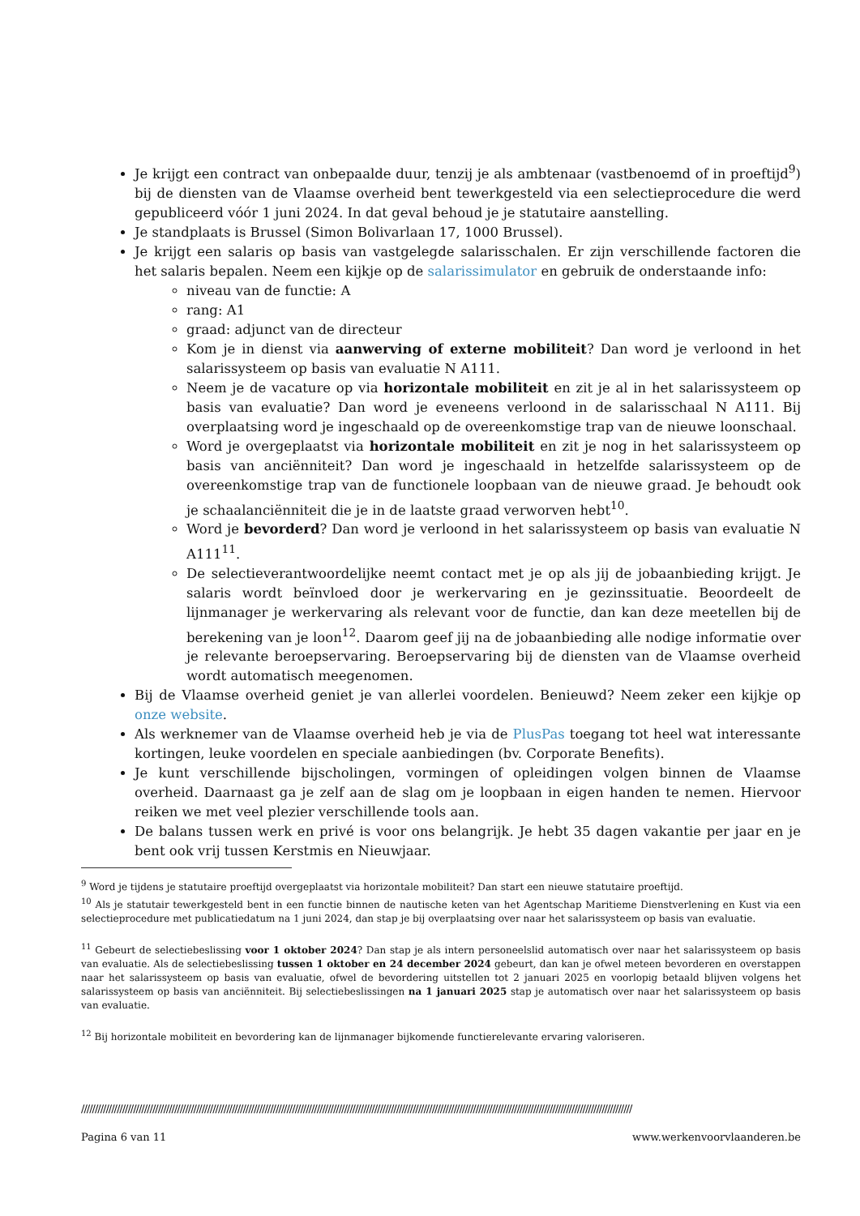Je krijgt een contract van onbepaalde duur, tenzij je als ambtenaar (vastbenoemd of in proeftijd<sup>9</sup>) bij de diensten van de Vlaamse overheid bent tewerkgesteld via een selectieprocedure die werd gepubliceerd vóór 1 juni 2024. In dat geval behoud je je statutaire aanstelling.
Je standplaats is Brussel (Simon Bolivarlaan 17, 1000 Brussel).
Je krijgt een salaris op basis van vastgelegde salarisschalen. Er zijn verschillende factoren die het salaris bepalen. Neem een kijkje op de salarissimulator en gebruik de onderstaande info:
niveau van de functie: A
rang: A1
graad: adjunct van de directeur
Kom je in dienst via aanwerving of externe mobiliteit? Dan word je verloond in het salarissysteem op basis van evaluatie N A111.
Neem je de vacature op via horizontale mobiliteit en zit je al in het salarissysteem op basis van evaluatie? Dan word je eveneens verloond in de salarisschaal N A111. Bij overplaatsing word je ingeschaald op de overeenkomstige trap van de nieuwe loonschaal.
Word je overgeplaatst via horizontale mobiliteit en zit je nog in het salarissysteem op basis van anciënniteit? Dan word je ingeschaald in hetzelfde salarissysteem op de overeenkomstige trap van de functionele loopbaan van de nieuwe graad. Je behoudt ook je schaalanciënniteit die je in de laatste graad verworven hebt<sup>10</sup>.
Word je bevorderd? Dan word je verloond in het salarissysteem op basis van evaluatie N A111<sup>11</sup>.
De selectieverantwoordelijke neemt contact met je op als jij de jobaanbieding krijgt. Je salaris wordt beïnvloed door je werkervaring en je gezinssituatie. Beoordeelt de lijnmanager je werkervaring als relevant voor de functie, dan kan deze meetellen bij de berekening van je loon<sup>12</sup>. Daarom geef jij na de jobaanbieding alle nodige informatie over je relevante beroepservaring. Beroepservaring bij de diensten van de Vlaamse overheid wordt automatisch meegenomen.
Bij de Vlaamse overheid geniet je van allerlei voordelen. Benieuwd? Neem zeker een kijkje op onze website.
Als werknemer van de Vlaamse overheid heb je via de PlusPas toegang tot heel wat interessante kortingen, leuke voordelen en speciale aanbiedingen (bv. Corporate Benefits).
Je kunt verschillende bijscholingen, vormingen of opleidingen volgen binnen de Vlaamse overheid. Daarnaast ga je zelf aan de slag om je loopbaan in eigen handen te nemen. Hiervoor reiken we met veel plezier verschillende tools aan.
De balans tussen werk en privé is voor ons belangrijk. Je hebt 35 dagen vakantie per jaar en je bent ook vrij tussen Kerstmis en Nieuwjaar.
<sup>9</sup> Word je tijdens je statutaire proeftijd overgeplaatst via horizontale mobiliteit? Dan start een nieuwe statutaire proeftijd.
<sup>10</sup> Als je statutair tewerkgesteld bent in een functie binnen de nautische keten van het Agentschap Maritieme Dienstverlening en Kust via een selectieprocedure met publicatiedatum na 1 juni 2024, dan stap je bij overplaatsing over naar het salarissysteem op basis van evaluatie.
<sup>11</sup> Gebeurt de selectiebeslissing voor 1 oktober 2024? Dan stap je als intern personeelslid automatisch over naar het salarissysteem op basis van evaluatie. Als de selectiebeslissing tussen 1 oktober en 24 december 2024 gebeurt, dan kan je ofwel meteen bevorderen en overstappen naar het salarissysteem op basis van evaluatie, ofwel de bevordering uitstellen tot 2 januari 2025 en voorlopig betaald blijven volgens het salarissysteem op basis van anciënniteit. Bij selectiebeslissingen na 1 januari 2025 stap je automatisch over naar het salarissysteem op basis van evaluatie.
<sup>12</sup> Bij horizontale mobiliteit en bevordering kan de lijnmanager bijkomende functierelevante ervaring valoriseren.
/////////////////////////////////////////////////////////////////////////////////////////////////////////////////////////////////////////////////////////////////////////////////////////////////////////
Pagina 6 van 11 www.werkenvoorvlaanderen.be